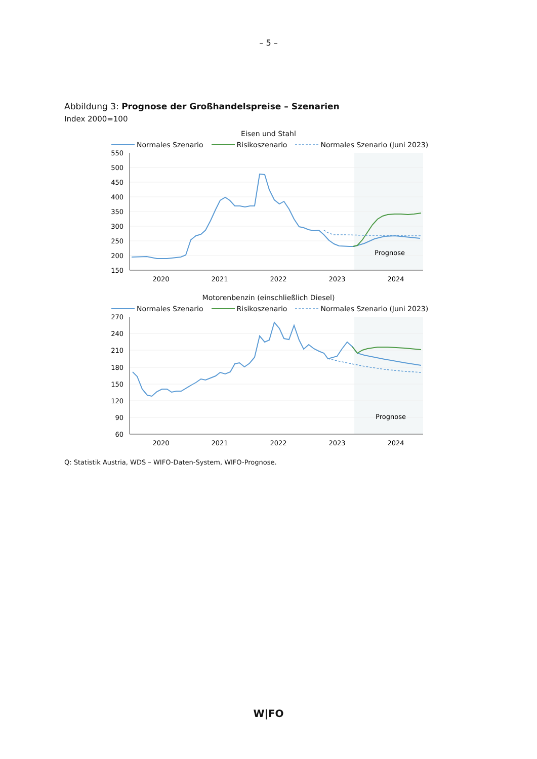– 5 –
Abbildung 3: Prognose der Großhandelspreise – Szenarien
Index 2000=100
Eisen und Stahl
Normales Szenario Risikoszenario Normales Szenario (Juni 2023)
550
500
450
400
350
300
250
200
150
2020
2021
2022
2023
2024
Prognose
Motorenbenzin (einschließlich Diesel)
Normales Szenario Risikoszenario Normales Szenario (Juni 2023)
270
240
210
180
150
120
90
60
2020
2021
2022
2023
2024
Prognose
Q: Statistik Austria, WDS – WIFO-Daten-System, WIFO-Prognose.
W|FO